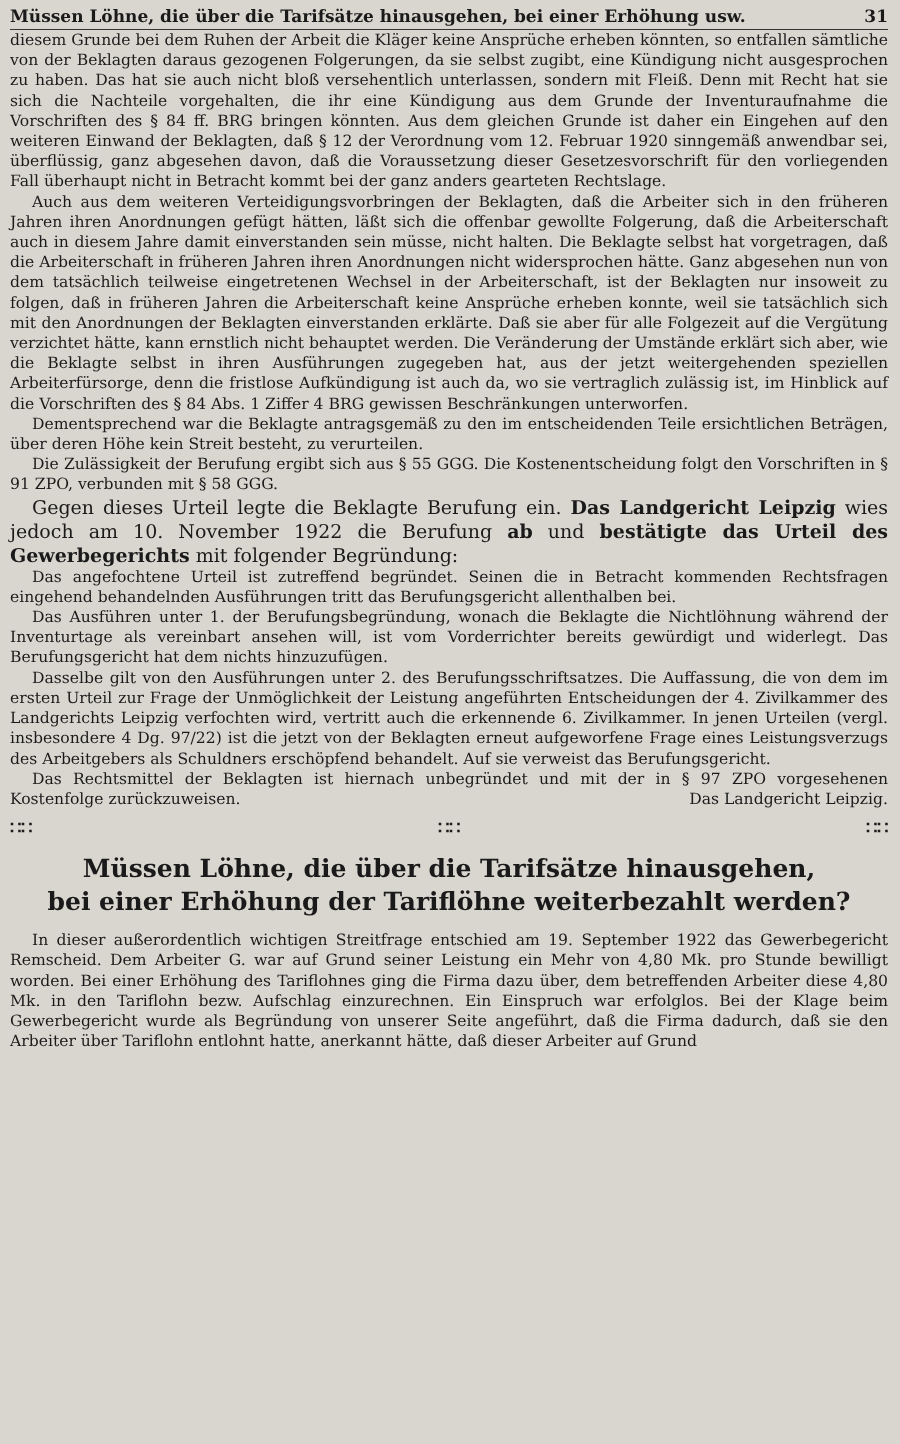Müssen Löhne, die über die Tarifsätze hinausgehen, bei einer Erhöhung usw. 31
diesem Grunde bei dem Ruhen der Arbeit die Kläger keine Ansprüche erheben könnten, so entfallen sämtliche von der Beklagten daraus gezogenen Folgerungen, da sie selbst zugibt, eine Kündigung nicht ausgesprochen zu haben. Das hat sie auch nicht bloß versehentlich unterlassen, sondern mit Fleiß. Denn mit Recht hat sie sich die Nachteile vorgehalten, die ihr eine Kündigung aus dem Grunde der Inventuraufnahme die Vorschriften des § 84 ff. BRG bringen könnten. Aus dem gleichen Grunde ist daher ein Eingehen auf den weiteren Einwand der Beklagten, daß § 12 der Verordnung vom 12. Februar 1920 sinngemäß anwendbar sei, überflüssig, ganz abgesehen davon, daß die Voraussetzung dieser Gesetzesvorschrift für den vorliegenden Fall überhaupt nicht in Betracht kommt bei der ganz anders gearteten Rechtslage.
Auch aus dem weiteren Verteidigungsvorbringen der Beklagten, daß die Arbeiter sich in den früheren Jahren ihren Anordnungen gefügt hätten, läßt sich die offenbar gewollte Folgerung, daß die Arbeiterschaft auch in diesem Jahre damit einverstanden sein müsse, nicht halten. Die Beklagte selbst hat vorgetragen, daß die Arbeiterschaft in früheren Jahren ihren Anordnungen nicht widersprochen hätte. Ganz abgesehen nun von dem tatsächlich teilweise eingetretenen Wechsel in der Arbeiterschaft, ist der Beklagten nur insoweit zu folgen, daß in früheren Jahren die Arbeiterschaft keine Ansprüche erheben konnte, weil sie tatsächlich sich mit den Anordnungen der Beklagten einverstanden erklärte. Daß sie aber für alle Folgezeit auf die Vergütung verzichtet hätte, kann ernstlich nicht behauptet werden. Die Veränderung der Umstände erklärt sich aber, wie die Beklagte selbst in ihren Ausführungen zugegeben hat, aus der jetzt weitergehenden speziellen Arbeiterfürsorge, denn die fristlose Aufkündigung ist auch da, wo sie vertraglich zulässig ist, im Hinblick auf die Vorschriften des § 84 Abs. 1 Ziffer 4 BRG gewissen Beschränkungen unterworfen.
Dementsprechend war die Beklagte antragsgemäß zu den im entscheidenden Teile ersichtlichen Beträgen, über deren Höhe kein Streit besteht, zu verurteilen.
Die Zulässigkeit der Berufung ergibt sich aus § 55 GGG. Die Kostenentscheidung folgt den Vorschriften in § 91 ZPO, verbunden mit § 58 GGG.
Gegen dieses Urteil legte die Beklagte Berufung ein. Das Landgericht Leipzig wies jedoch am 10. November 1922 die Berufung ab und bestätigte das Urteil des Gewerbegerichts mit folgender Begründung:
Das angefochtene Urteil ist zutreffend begründet. Seinen die in Betracht kommenden Rechtsfragen eingehend behandelnden Ausführungen tritt das Berufungsgericht allenthalben bei.
Das Ausführen unter 1. der Berufungsbegründung, wonach die Beklagte die Nichtlöhnung während der Inventurtage als vereinbart ansehen will, ist vom Vorderrichter bereits gewürdigt und widerlegt. Das Berufungsgericht hat dem nichts hinzuzufügen.
Dasselbe gilt von den Ausführungen unter 2. des Berufungsschriftsatzes. Die Auffassung, die von dem im ersten Urteil zur Frage der Unmöglichkeit der Leistung angeführten Entscheidungen der 4. Zivilkammer des Landgerichts Leipzig verfochten wird, vertritt auch die erkennende 6. Zivilkammer. In jenen Urteilen (vergl. insbesondere 4 Dg. 97/22) ist die jetzt von der Beklagten erneut aufgeworfene Frage eines Leistungsverzugs des Arbeitgebers als Schuldners erschöpfend behandelt. Auf sie verweist das Berufungsgericht.
Das Rechtsmittel der Beklagten ist hiernach unbegründet und mit der in § 97 ZPO vorgesehenen Kostenfolge zurückzuweisen. Das Landgericht Leipzig.
∷∷ ∷∷ ∷∷
Müssen Löhne, die über die Tarifsätze hinausgehen,
bei einer Erhöhung der Tariflöhne weiterbezahlt werden?
In dieser außerordentlich wichtigen Streitfrage entschied am 19. September 1922 das Gewerbegericht Remscheid. Dem Arbeiter G. war auf Grund seiner Leistung ein Mehr von 4,80 Mk. pro Stunde bewilligt worden. Bei einer Erhöhung des Tariflohnes ging die Firma dazu über, dem betreffenden Arbeiter diese 4,80 Mk. in den Tariflohn bezw. Aufschlag einzurechnen. Ein Einspruch war erfolglos. Bei der Klage beim Gewerbegericht wurde als Begründung von unserer Seite angeführt, daß die Firma dadurch, daß sie den Arbeiter über Tariflohn entlohnt hatte, anerkannt hätte, daß dieser Arbeiter auf Grund